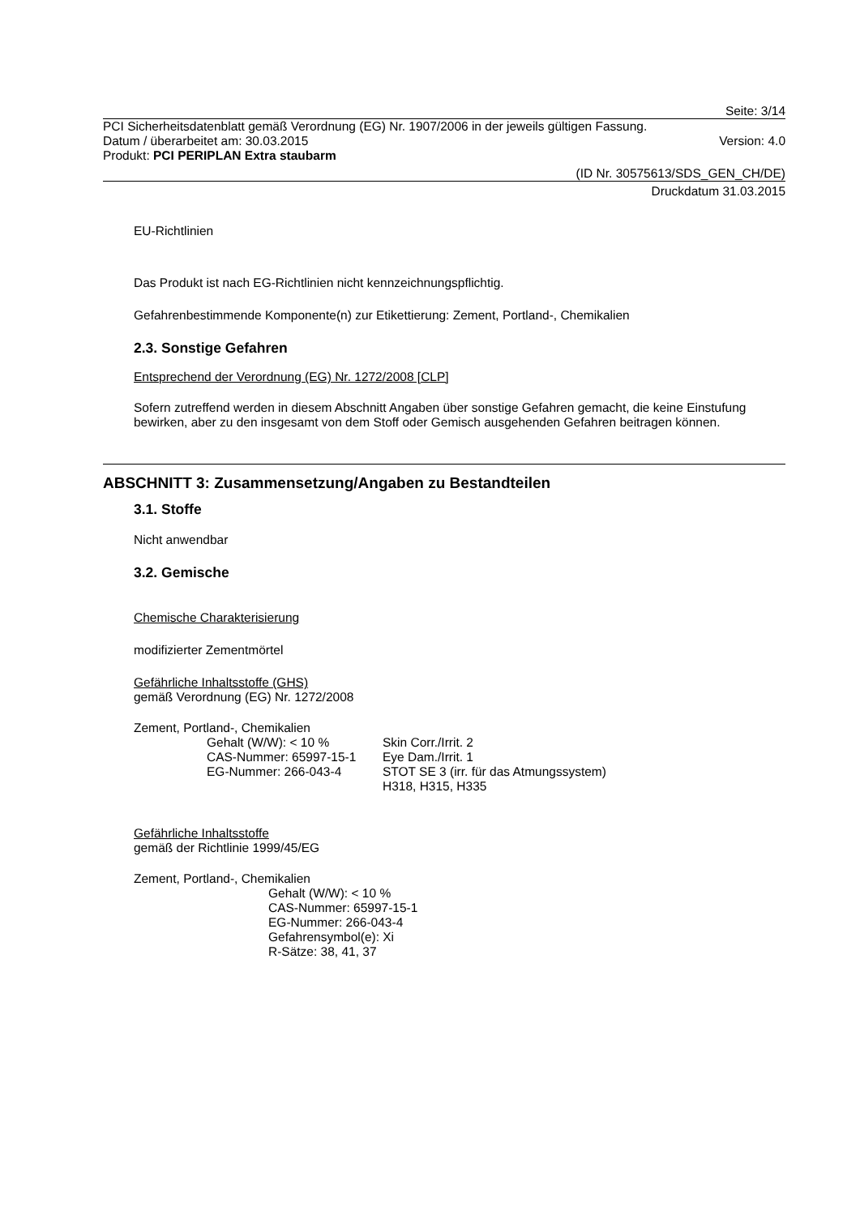Seite: 3/14
PCI Sicherheitsdatenblatt gemäß Verordnung (EG) Nr. 1907/2006 in der jeweils gültigen Fassung.
Datum / überarbeitet am: 30.03.2015 Version: 4.0
Produkt: PCI PERIPLAN Extra staubarm
(ID Nr. 30575613/SDS_GEN_CH/DE)
Druckdatum 31.03.2015
EU-Richtlinien
Das Produkt ist nach EG-Richtlinien nicht kennzeichnungspflichtig.
Gefahrenbestimmende Komponente(n) zur Etikettierung: Zement, Portland-, Chemikalien
2.3. Sonstige Gefahren
Entsprechend der Verordnung (EG) Nr. 1272/2008 [CLP]
Sofern zutreffend werden in diesem Abschnitt Angaben über sonstige Gefahren gemacht, die keine Einstufung bewirken, aber zu den insgesamt von dem Stoff oder Gemisch ausgehenden Gefahren beitragen können.
ABSCHNITT 3: Zusammensetzung/Angaben zu Bestandteilen
3.1. Stoffe
Nicht anwendbar
3.2. Gemische
Chemische Charakterisierung
modifizierter Zementmörtel
Gefährliche Inhaltsstoffe (GHS)
gemäß Verordnung (EG) Nr. 1272/2008
Zement, Portland-, Chemikalien
Gehalt (W/W): < 10 %
CAS-Nummer: 65997-15-1
EG-Nummer: 266-043-4
Skin Corr./Irrit. 2
Eye Dam./Irrit. 1
STOT SE 3 (irr. für das Atmungssystem)
H318, H315, H335
Gefährliche Inhaltsstoffe
gemäß der Richtlinie 1999/45/EG
Zement, Portland-, Chemikalien
Gehalt (W/W): < 10 %
CAS-Nummer: 65997-15-1
EG-Nummer: 266-043-4
Gefahrensymbol(e): Xi
R-Sätze: 38, 41, 37